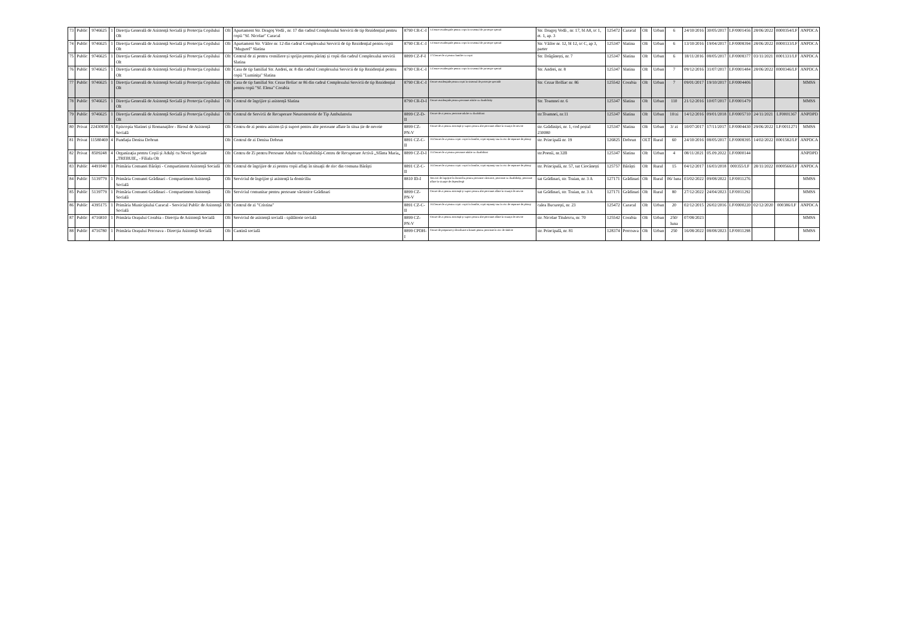| 73 | Public | 9746625 | 1 | Direcţia Generală de Asistenţă Socială şi Protecţia Copilului Olt | Olt | Apartament Str. Dragoş Vodă , nr. 17 din cadrul Complexului Servicii de tip Rezidenţial pentru copii "Sf. Nicolae" Caracal | 8790 CR-C-I | 5.Centre rezidenţiale pentru copii în sistemul de protecţie special | Str. Dragoş Vodă , nr. 17, bl A8, sc 1, et. 1, ap. 3 | 125472 | Caracal | Olt | Urban | 6 | 24/10/2016 | 30/05/2017 | LF/0001456 | 28/06/2022 | 0000354/LF | ANPDCA |
| 74 | Public | 9746625 | 1 | Direcţia Generală de Asistenţă Socială şi Protecţia Copilului Olt | Olt | Apartament Str. Văilor nr. 12 din cadrul Complexului Servicii de tip Rezidenţial pentru copii "Mugurel" Slatina | 8790 CR-C-I | 5.Centre rezidenţiale pentru copii în sistemul de protecţie special | Str. Văilor nr. 12, bl 12, sc C, ap 3, parter | 125347 | Slatina | Olt | Urban | 6 | 13/10/2016 | 19/04/2017 | LF/0008394 | 28/06/2022 | 0000333/LF | ANPDCA |
| 75 | Public | 9746625 | 1 | Direcţia Generală de Asistenţă Socială şi Protecţia Copilului Olt | Olt | Centrul de zi pentru consiliere și sprijin pentru părinți și copii din cadrul Complexului servicii Slatina | 8899 CZ-F-I | 17.Centre de zi pentru familie cu copii | Str. Drăgănești, nr. 7 | 125347 | Slatina | Olt | Urban | 6 | 18/11/2016 | 08/05/2017 | LF/0008377 | 03/11/2021 | 0001331/LF | ANPDCA |
| 76 | Public | 9746625 | 1 | Direcţia Generală de Asistenţă Socială şi Protecţia Copilului Olt | Olt | Casa de tip familial Str. Andrei, nr. 8 din cadrul Complexului Servicii de tip Rezidenţial pentru copii "Luminiţa" Slatina | 8790 CR-C-I | 5.Centre rezidenţiale pentru copii în sistemul de protecţie special | Str. Andrei, nr. 8 | 125347 | Slatina | Olt | Urban | 7 | 09/12/2016 | 31/07/2017 | LF/0001484 | 28/06/2022 | 0000346/LF | ANPDCA |
| 77 | Public | 9746625 | 1 | Direcţia Generală de Asistenţă Socială şi Protecţia Copilului Olt | Olt | Casa de tip familial Str. Cezar Boliac nr 86 din cadrul Complexului Servicii de tip Rezidenţial pentru copii "Sf. Elena" Corabia | 8790 CR-C-I | Centre rezidenţiale pentru copii în sistemul de protecţie specială | Str. Cezar Bolliac nr. 86 | 125542 | Corabia | Olt | Urban | 7 | 09/01/2017 | 19/10/2017 | LF/0004406 | | | MMSS |
| 78 | Public | 9746625 | 1 | Direcţia Generală de Asistenţă Socială şi Protecţia Copilului Olt | Olt | Centrul de îngrijire și asistență Slatina | 8790 CR-D-I | Centre rezidenţiale pentru persoane adulte cu dizabilităţi | Str. Toamnei nr. 6 | 125347 | Slatina | Olt | Urban | 110 | 21/12/2016 | 10/07/2017 | LF/0001479 | | | MMSS |
| 79 | Public | 9746625 | 1 | Direcţia Generală de Asistenţă Socială şi Protecţia Copilului Olt | Olt | Centrul de Servicii de Recuperare Neuromotorie de Tip Ambulatoriu | 8899 CZ-D-II | Centre de zi pentru persoane adulte cu dizabilitati | str.Toamnei, nr.11 | 125347 | Slatina | Olt | Urban | 10/zi | 14/12/2016 | 09/01/2018 | LF/0005710 | 24/11/2021 | LF0001367 | ANPDPD |
| 80 | Privat | 22430858 | 5 | Episcopia Slatinei și Romanaţilor - Biroul de Asistenţă Socială | Olt | Centru de zi pentru asisten ță și suport pentru alte persoane aflate în situa ție de nevoie | 8899 CZ-PN-V | Centre de zi pentru asistenţă şi suport pentru alte persoane aflate în situaţii de nevoie | str. Grădiniţei, nr. 1, cod poștal 230080 | 125347 | Slatina | Olt | Urban | 3/ zi | 10/07/2017 | 17/11/2017 | LF/0004430 | 29/06/2022 | LF/0011271 | MMSS |
| 81 | Privat | 11580469 | 4 | Fundaţia Denisa Dobrun | Olt | Centrul de zi Denisa Dobrun | 8891 CZ-C-II | 16.Centre de zi pentru copii: copii în familie, copii separaţi sau în risc de separare de părinţi | str. Principală nr. 19 | 126825 | Dobrun | OLT | Rural | 60 | 24/10/2016 | 08/05/2017 | LF/0008395 | 14/02/2022 | 0001582/LF | ANPDCA |
| 82 | Privat | 8509248 | 4 | Organizaţia pentru Copii şi Adulţi cu Nevoi Speciale „TREBUIE„ - Filiala Olt | Olt | Centru de Zi pentru Persoane Adulte cu Dizabilităţi-Centru de Recuperare Activă „Sfânta Maria„ | 8899 CZ-D-I | 15.Centre de zi pentru persoane adulte cu dizabilitati | str.Poenii, nr.32B | 125347 | Slatina | Olt | Urban | 4 | 08/11/2021 | 05.09.2022 | LF/0000144 | | | ANPDPD |
| 83 | Public | 4491040 | 1 | Primăria Comunei Bărăşti - Compartiment Asistenţă Socială | Olt | Centrul de îngrijire de zi pentru copii aflaţi în situaţii de risc din comuna Bărăşti | 8891 CZ-C-II | 16.Centre de zi pentru copii: copii în familie, copii separaţi sau în risc de separare de părinţi | str. Principală, nr. 57, sat Ciocănești | 125757 | Bărăști | Olt | Rural | 15 | 04/12/2017 | 16/03/2018 | 000355/LF | 28/11/2022 | 0000566/LF | ANPDCA |
| 84 | Public | 5139779 | 1 | Primăria Comunei Grădinari - Compartiment Asistenţă Socială | Olt | Serviciul de îngrijire şi asistenţă la domiciliu | 8810 ID-I | Servicii de îngrijire la domiciliu pentru persoane vârstnice, persoane cu dizabilităţi, persoane aflate în situaţie de dependenţă | sat Grădinari, str. Traian, nr. 3 A | 127171 | Grădinari | Olt | Rural | 06/ luna | 03/02/2022 | 09/08/2022 | LF/0011276 | | | MMSS |
| 85 | Public | 5139779 | 1 | Primăria Comunei Grădinari - Compartiment Asistenţă Socială | Olt | Serviciul comunitar pentru persoane vârstnice Grădinari | 8899 CZ-PN-V | Centre de zi pentru asistenţă şi suport pentru alte persoane aflate în situaţii de nevoie | sat Grădinari, str. Traian, nr. 3 A | 127171 | Grădinari | Olt | Rural | 80 | 27/12/2022 | 24/04/2023 | LF/0011292 | | | MMSS |
| 86 | Public | 4395175 | 1 | Primăria Municipiului Caracal - Serviciul Public de Asistenţă Socială | Olt | Centrul de zi "Cristina" | 8891 CZ-C-II | 16.Centre de zi pentru copii: copii în familie, copii separaţi sau în risc de separare de părinţi | calea Bucureşti, nr. 23 | 125472 | Caracal | Olt | Urban | 20 | 02/12/2015 | 26/02/2016 | LF/0000220 | 02/12/2020 | 000386/LF | ANPDCA |
| 87 | Public | 4716810 | 1 | Primăria Oraşului Corabia - Direcţia de Asistenţă Socială | Olt | Serviciul de asistenţă socială - spălătorie socială | 8899 CZ-PN-V | Centre de zi pentru asistenţă şi suport pentru alte persoane aflate în situaţii de nevoie | str. Nicolae Titulescu, nr. 70 | 125542 | Corabia | Olt | Urban | 250/ luna | 07/08/2023 | | | | | MMSS |
| 88 | Public | 4716780 | 1 | Primăria Oraşului Potcoava - Direcţia Asistenţă Socială | Olt | Cantină socială | 8899 CPDH-I | Centre de preparare şi distribuire a hranei pentru persoane în risc de sărăcie | str. Principală, nr. 81 | 128374 | Potcoava | Olt | Urban | 250 | 16/08/2022 | 08/08/2023 | LF/0011298 | | | MMSS |